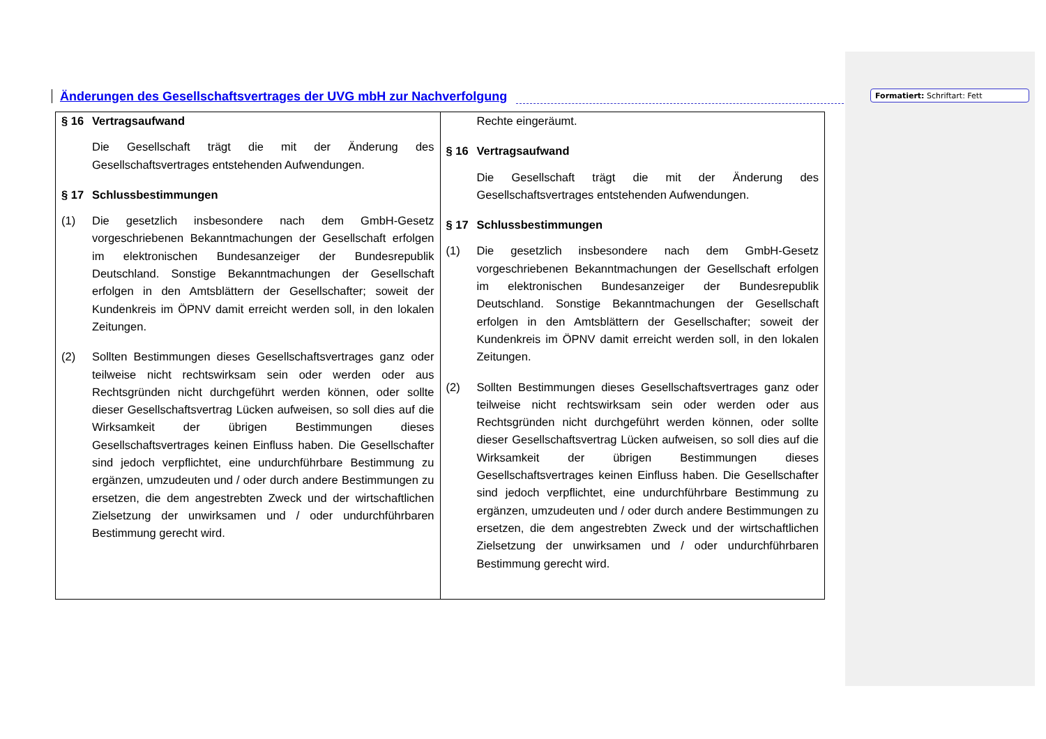Änderungen des Gesellschaftsvertrages der UVG mbH zur Nachverfolgung
Formatiert: Schriftart: Fett
| § 16 Vertragsaufwand Die Gesellschaft trägt die mit der Änderung des Gesellschaftsvertrages entstehenden Aufwendungen. § 17 Schlussbestimmungen (1) Die gesetzlich insbesondere nach dem GmbH-Gesetz vorgeschriebenen Bekanntmachungen der Gesellschaft erfolgen im elektronischen Bundesanzeiger der Bundesrepublik Deutschland. Sonstige Bekanntmachungen der Gesellschaft erfolgen in den Amtsblättern der Gesellschafter; soweit der Kundenkreis im ÖPNV damit erreicht werden soll, in den lokalen Zeitungen. (2) Sollten Bestimmungen dieses Gesellschaftsvertrages ganz oder teilweise nicht rechtswirksam sein oder werden oder aus Rechtsgründen nicht durchgeführt werden können, oder sollte dieser Gesellschaftsvertrag Lücken aufweisen, so soll dies auf die Wirksamkeit der übrigen Bestimmungen dieses Gesellschaftsvertrages keinen Einfluss haben. Die Gesellschafter sind jedoch verpflichtet, eine undurchführbare Bestimmung zu ergänzen, umzudeuten und / oder durch andere Bestimmungen zu ersetzen, die dem angestrebten Zweck und der wirtschaftlichen Zielsetzung der unwirksamen und / oder undurchführbaren Bestimmung gerecht wird. | Rechte eingeräumt. § 16 Vertragsaufwand Die Gesellschaft trägt die mit der Änderung des Gesellschaftsvertrages entstehenden Aufwendungen. § 17 Schlussbestimmungen (1) Die gesetzlich insbesondere nach dem GmbH-Gesetz vorgeschriebenen Bekanntmachungen der Gesellschaft erfolgen im elektronischen Bundesanzeiger der Bundesrepublik Deutschland. Sonstige Bekanntmachungen der Gesellschaft erfolgen in den Amtsblättern der Gesellschafter; soweit der Kundenkreis im ÖPNV damit erreicht werden soll, in den lokalen Zeitungen. (2) Sollten Bestimmungen dieses Gesellschaftsvertrages ganz oder teilweise nicht rechtswirksam sein oder werden oder aus Rechtsgründen nicht durchgeführt werden können, oder sollte dieser Gesellschaftsvertrag Lücken aufweisen, so soll dies auf die Wirksamkeit der übrigen Bestimmungen dieses Gesellschaftsvertrages keinen Einfluss haben. Die Gesellschafter sind jedoch verpflichtet, eine undurchführbare Bestimmung zu ergänzen, umzudeuten und / oder durch andere Bestimmungen zu ersetzen, die dem angestrebten Zweck und der wirtschaftlichen Zielsetzung der unwirksamen und / oder undurchführbaren Bestimmung gerecht wird. |